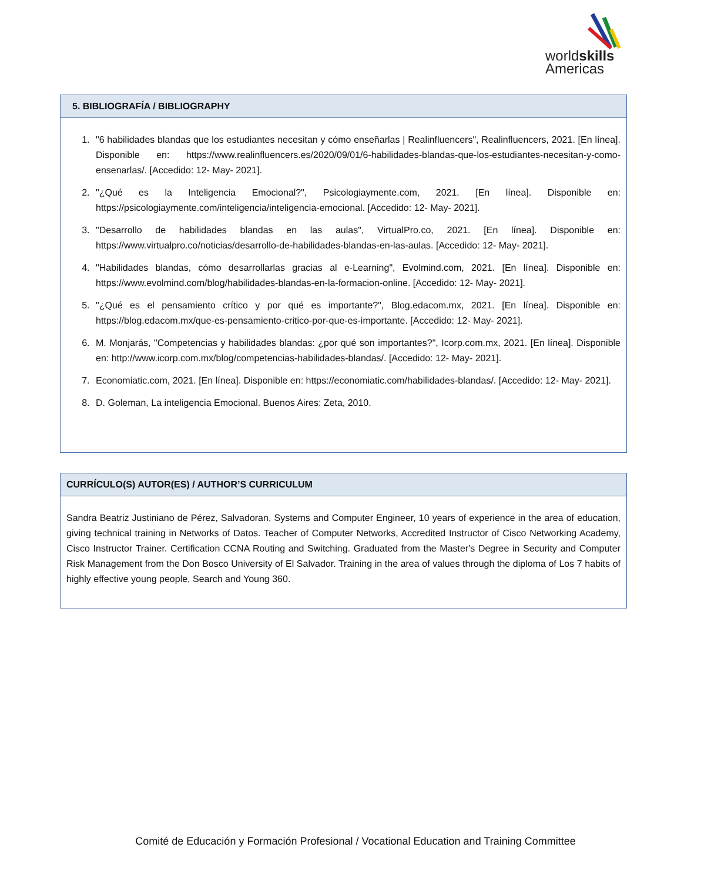worldskills
Americas
5. BIBLIOGRAFÍA / BIBLIOGRAPHY
1. "6 habilidades blandas que los estudiantes necesitan y cómo enseñarlas | Realinfluencers", Realinfluencers, 2021. [En línea]. Disponible en: https://www.realinfluencers.es/2020/09/01/6-habilidades-blandas-que-los-estudiantes-necesitan-y-como-ensenarlas/. [Accedido: 12- May- 2021].
2. "¿Qué es la Inteligencia Emocional?", Psicologiaymente.com, 2021. [En línea]. Disponible en: https://psicologiaymente.com/inteligencia/inteligencia-emocional. [Accedido: 12- May- 2021].
3. "Desarrollo de habilidades blandas en las aulas", VirtualPro.co, 2021. [En línea]. Disponible en: https://www.virtualpro.co/noticias/desarrollo-de-habilidades-blandas-en-las-aulas. [Accedido: 12- May- 2021].
4. "Habilidades blandas, cómo desarrollarlas gracias al e-Learning", Evolmind.com, 2021. [En línea]. Disponible en: https://www.evolmind.com/blog/habilidades-blandas-en-la-formacion-online. [Accedido: 12- May- 2021].
5. "¿Qué es el pensamiento crítico y por qué es importante?", Blog.edacom.mx, 2021. [En línea]. Disponible en: https://blog.edacom.mx/que-es-pensamiento-critico-por-que-es-importante. [Accedido: 12- May- 2021].
6. M. Monjarás, "Competencias y habilidades blandas: ¿por qué son importantes?", Icorp.com.mx, 2021. [En línea]. Disponible en: http://www.icorp.com.mx/blog/competencias-habilidades-blandas/. [Accedido: 12- May- 2021].
7. Economiatic.com, 2021. [En línea]. Disponible en: https://economiatic.com/habilidades-blandas/. [Accedido: 12- May- 2021].
8. D. Goleman, La inteligencia Emocional. Buenos Aires: Zeta, 2010.
CURRÍCULO(S) AUTOR(ES) / AUTHOR’S CURRICULUM
Sandra Beatriz Justiniano de Pérez, Salvadoran, Systems and Computer Engineer, 10 years of experience in the area of education, giving technical training in Networks of Datos. Teacher of Computer Networks, Accredited Instructor of Cisco Networking Academy, Cisco Instructor Trainer. Certification CCNA Routing and Switching. Graduated from the Master's Degree in Security and Computer Risk Management from the Don Bosco University of El Salvador. Training in the area of values through the diploma of Los 7 habits of highly effective young people, Search and Young 360.
Comité de Educación y Formación Profesional / Vocational Education and Training Committee